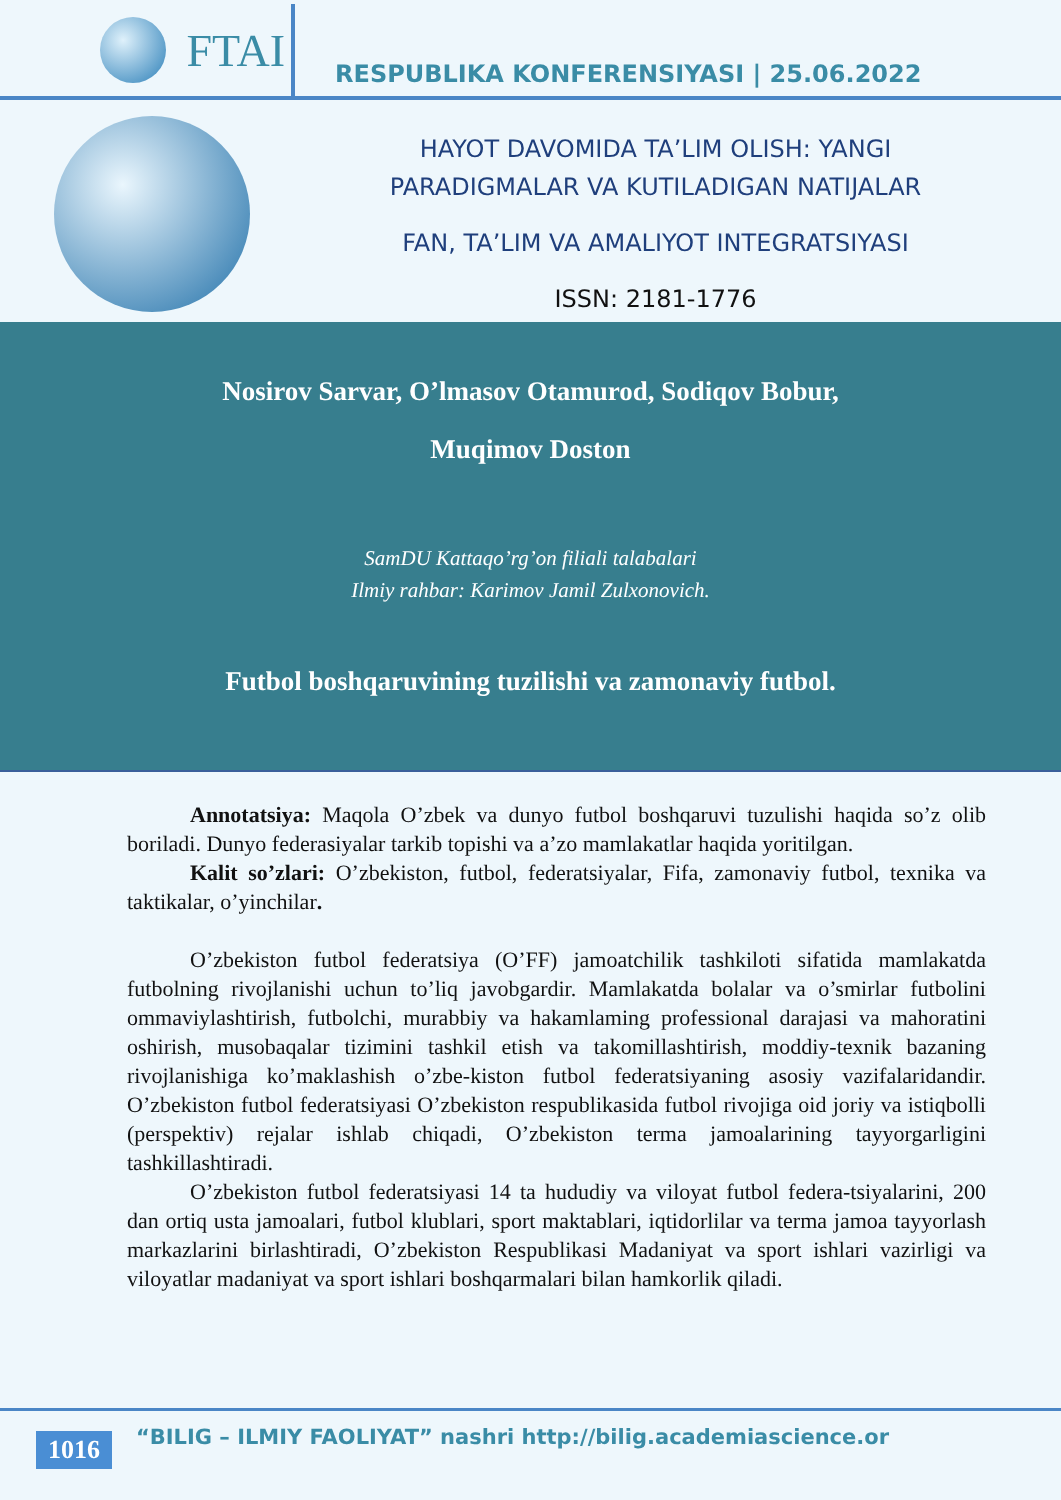FTAI
RESPUBLIKA KONFERENSIYASI | 25.06.2022
HAYOT DAVOMIDA TA’LIM OLISH: YANGI
PARADIGMALAR VA KUTILADIGAN NATIJALAR
FAN, TA’LIM VA AMALIYOT INTEGRATSIYASI
ISSN: 2181-1776
Nosirov Sarvar, O’lmasov Otamurod, Sodiqov Bobur,
Muqimov Doston
SamDU Kattaqo’rg’on filiali talabalari
Ilmiy rahbar: Karimov Jamil Zulxonovich.
Futbol boshqaruvining tuzilishi va zamonaviy futbol.
Annotatsiya: Maqola O’zbek va dunyo futbol boshqaruvi tuzulishi haqida so’z olib boriladi. Dunyo federasiyalar tarkib topishi va a’zo mamlakatlar haqida yoritilgan.
Kalit so’zlari: O’zbekiston, futbol, federatsiyalar, Fifa, zamonaviy futbol, texnika va taktikalar, o’yinchilar.
O’zbekiston futbol federatsiya (O’FF) jamoatchilik tashkiloti sifatida mamlakatda futbolning rivojlanishi uchun to’liq javobgardir. Mamlakatda bolalar va o’smirlar futbolini ommaviylashtirish, futbolchi, murabbiy va hakamlaming professional darajasi va mahoratini oshirish, musobaqalar tizimini tashkil etish va takomillashtirish, moddiy-texnik bazaning rivojlanishiga ko’maklashish o’zbe-kiston futbol federatsiyaning asosiy vazifalaridandir. O’zbekiston futbol federatsiyasi O’zbekiston respublikasida futbol rivojiga oid joriy va istiqbolli (perspektiv) rejalar ishlab chiqadi, O’zbekiston terma jamoalarining tayyorgarligini tashkillashtiradi.
O’zbekiston futbol federatsiyasi 14 ta hududiy va viloyat futbol federa-tsiyalarini, 200 dan ortiq usta jamoalari, futbol klublari, sport maktablari, iqtidorlilar va terma jamoa tayyorlash markazlarini birlashtiradi, O’zbekiston Respublikasi Madaniyat va sport ishlari vazirligi va viloyatlar madaniyat va sport ishlari boshqarmalari bilan hamkorlik qiladi.
1016 “BILIG – ILMIY FAOLIYAT” nashri http://bilig.academiascience.or